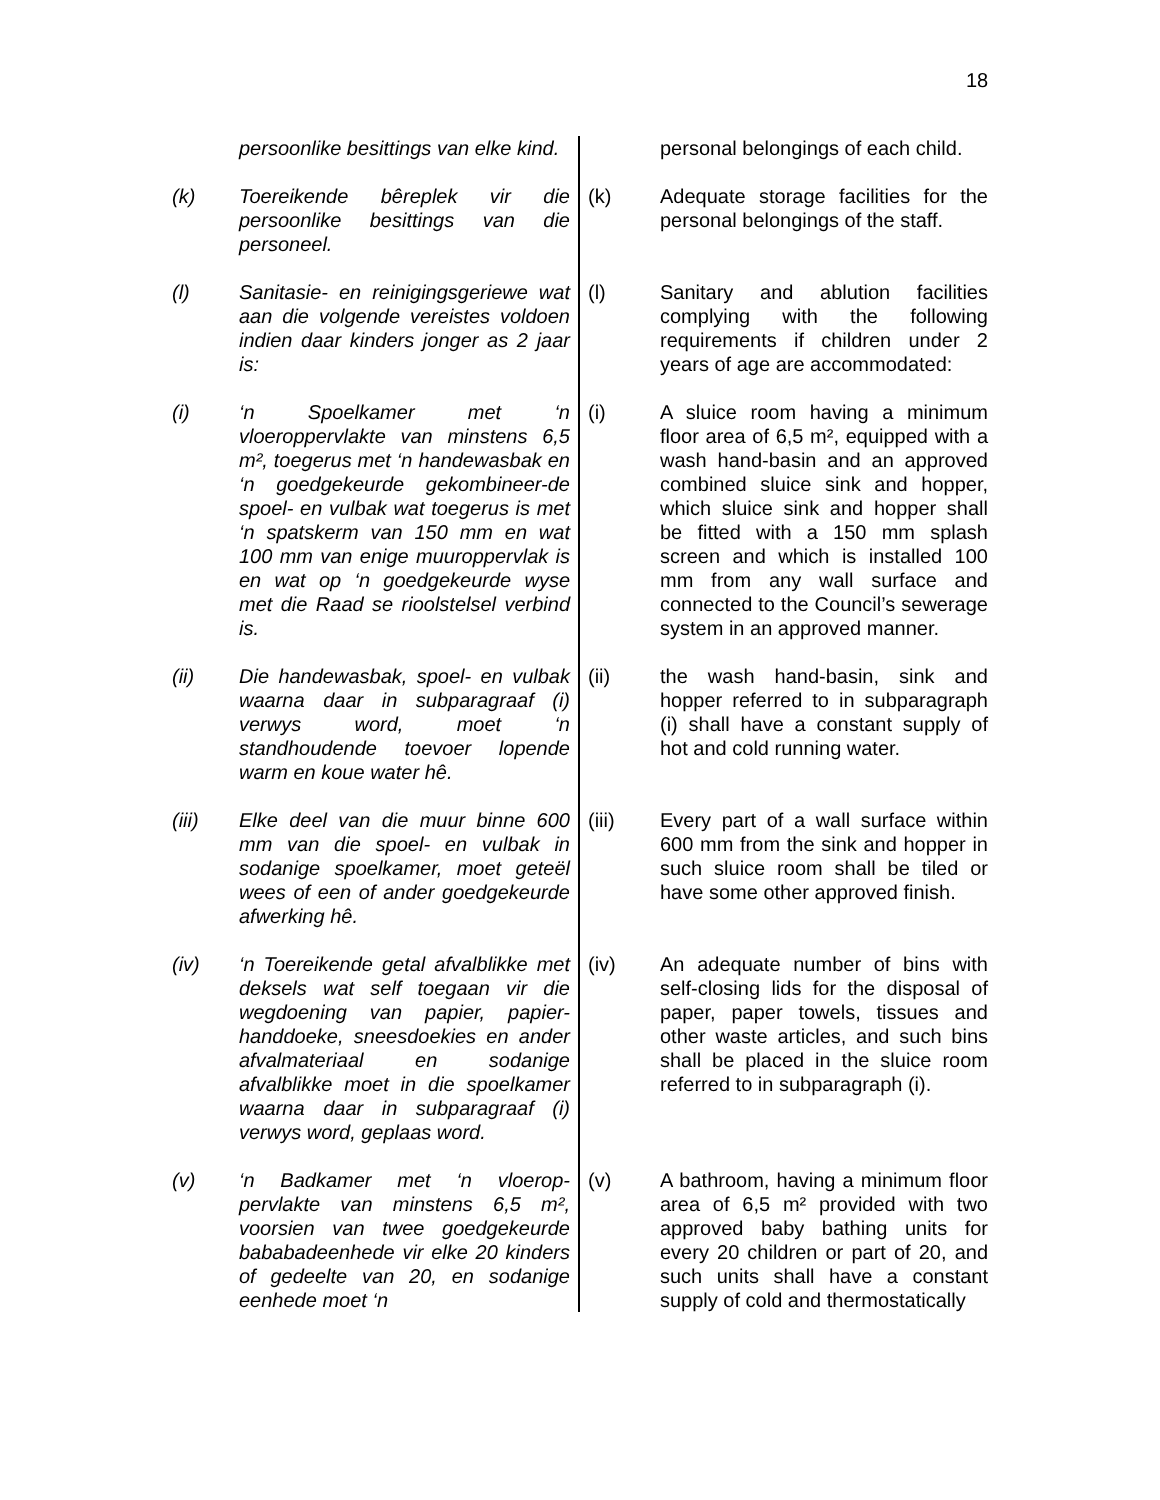18
persoonlike besittings van elke kind.
personal belongings of each child.
(k) Toereikende bêreplek vir die persoonlike besittings van die personeel.
(k) Adequate storage facilities for the personal belongings of the staff.
(l) Sanitasie- en reinigingsgeriewe wat aan die volgende vereistes voldoen indien daar kinders jonger as 2 jaar is:
(l) Sanitary and ablution facilities complying with the following requirements if children under 2 years of age are accommodated:
(i) ‘n Spoelkamer met ‘n vloeroppervlakte van minstens 6,5 m², toegerus met ‘n handewasbak en ‘n goedgekeurde gekombineer-de spoel- en vulbak wat toegerus is met ‘n spatskerm van 150 mm en wat 100 mm van enige muuroppervlak is en wat op ‘n goedgekeurde wyse met die Raad se rioolstelsel verbind is.
(i) A sluice room having a minimum floor area of 6,5 m², equipped with a wash hand-basin and an approved combined sluice sink and hopper, which sluice sink and hopper shall be fitted with a 150 mm splash screen and which is installed 100 mm from any wall surface and connected to the Council’s sewerage system in an approved manner.
(ii) Die handewasbak, spoel- en vulbak waarna daar in subparagraaf (i) verwys word, moet ‘n standhoudende toevoer lopende warm en koue water hê.
(ii) the wash hand-basin, sink and hopper referred to in subparagraph (i) shall have a constant supply of hot and cold running water.
(iii) Elke deel van die muur binne 600 mm van die spoel- en vulbak in sodanige spoelkamer, moet geteël wees of een of ander goedgekeurde afwerking hê.
(iii) Every part of a wall surface within 600 mm from the sink and hopper in such sluice room shall be tiled or have some other approved finish.
(iv) ‘n Toereikende getal afvalblikke met deksels wat self toegaan vir die wegdoening van papier, papier-handdoeke, sneesdoekies en ander afvalmateriaal en sodanige afvalblikke moet in die spoelkamer waarna daar in subparagraaf (i) verwys word, geplaas word.
(iv) An adequate number of bins with self-closing lids for the disposal of paper, paper towels, tissues and other waste articles, and such bins shall be placed in the sluice room referred to in subparagraph (i).
(v) ‘n Badkamer met ‘n vloerop-pervlakte van minstens 6,5 m², voorsien van twee goedgekeurde bababadeenhede vir elke 20 kinders of gedeelte van 20, en sodanige eenhede moet ‘n
(v) A bathroom, having a minimum floor area of 6,5 m² provided with two approved baby bathing units for every 20 children or part of 20, and such units shall have a constant supply of cold and thermostatically